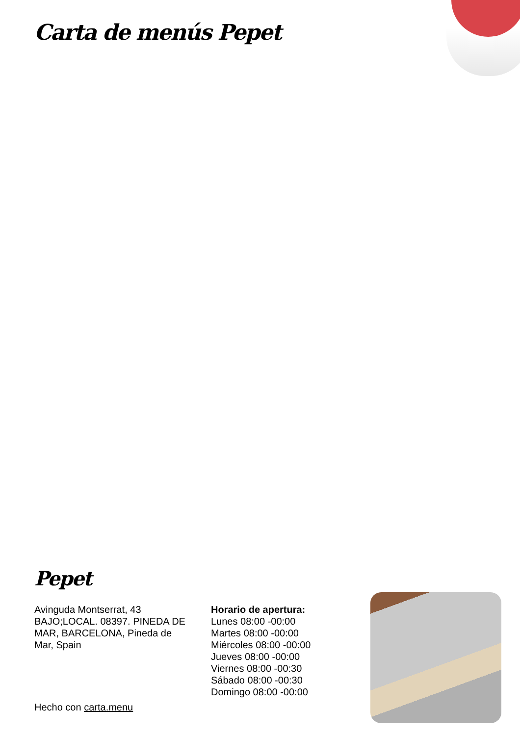Carta de menús Pepet
Pepet
Avinguda Montserrat, 43 BAJO;LOCAL. 08397. PINEDA DE MAR, BARCELONA, Pineda de Mar, Spain
Horario de apertura:
Lunes 08:00 -00:00
Martes 08:00 -00:00
Miércoles 08:00 -00:00
Jueves 08:00 -00:00
Viernes 08:00 -00:30
Sábado 08:00 -00:30
Domingo 08:00 -00:00
Hecho con carta.menu